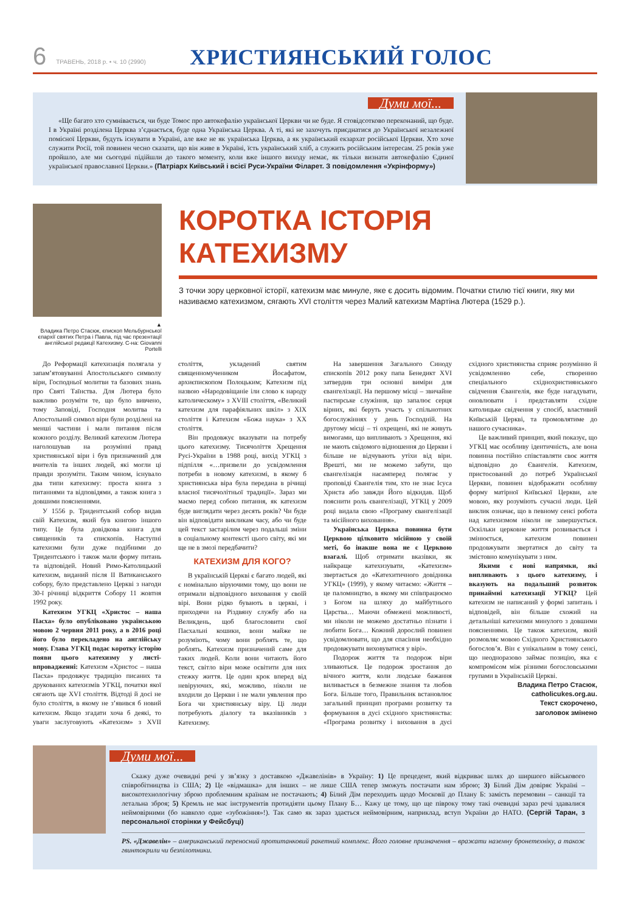6 ТРАВЕНЬ, 2018 р. • ч. 10 (2990) ХРИСТИЯНСЬКИЙ ГОЛОС
Думи мої...
«Ще багато хто сумнівається, чи буде Томос про автокефалію української Церкви чи не буде. Я стовідсотково переконаний, що буде. І в Україні розділена Церква з’єднається, буде одна Українська Церква. А ті, які не захочуть приєднатися до Української незалежної помісної Церкви, будуть існувати в Україні, але вже не як українська Церква, а як український екзархат російської Церкви. Хто хоче служити Росії, той повинен чесно сказати, що він живе в Україні, їсть український хліб, а служить російським інтересам. 25 років уже пройшло, але ми сьогодні підійшли до такого моменту, коли вже іншого виходу немає, як тільки визнати автокефалію Єдиної української православної Церкви.» (Патріарх Київський і всієї Руси-України Філарет. З повідомлення «Укрінформу»)
▲
Владика Петро Стасюк, єпископ Мельбурнської єпархії святих Петра і Павла, під час презентації англійської редакції Катехизму. С-на: Giovanni Portelli
КОРОТКА ІСТОРІЯ КАТЕХИЗМУ
З точки зору церковної історії, катехизм має минуле, яке є досить відомим. Початки стилю тієї книги, яку ми називаємо катехизмом, сягають XVI століття через Малий катехизм Мартіна Лютера (1529 р.).
До Реформації катехизація полягала у запам’ятовуванні Апостольського символу віри, Господньої молитви та базових знань про Святі Таїнства. Для Лютера було важливо розуміти те, що було вивчено, тому Заповіді, Господня молитва та Апостольний символ віри були розділені на менші частини і мали питання після кожного розділу. Великий катехизм Лютера наголошував на розумінні правд християнської віри і був призначений для вчителів та інших людей, які могли ці правди зрозуміти. Таким чином, існувало два типи катехизму: проста книга з питаннями та відповідями, а також книга з довшими поясненнями.
У 1556 р. Тридентський собор видав свій Катехизм, який був книгою іншого типу. Це була довідкова книга для священиків та єпископів. Наступні катехизми були дуже подібними до Тридентського і також мали форму питань та відповідей. Новий Римо-Католицький катехизм, виданий після II Ватиканського собору, було представлено Церкві з нагоди 30-ї річниці відкриття Собору 11 жовтня 1992 року.
Катехизм УГКЦ «Христос – наша Пасха» було опубліковано українською мовою 2 червня 2011 року, а в 2016 році його було перекладено на англійську мову. Глава УГКЦ подає коротку історію появи цього катехизму у листі-впровадженні: Катехизм «Христос – наша Пасха» продовжує традицію писаних та друкованих катехизмів УГКЦ, початки якої сягають ще XVI століття. Відтоді й досі не було століття, в якому не з’явився б новий катехизм. Якщо згадати хоча б деякі, то уваги заслуговують «Катехизм» з XVII століття, укладений святим священномучеником Йосафатом, архиєпископом Полоцьким; Катехизм під назвою «Народовіщаніе іли слово к народу католическому» з XVIII століття, «Великий катехизм для парафіяльних шкіл» з XIX століття і Катехизм «Божа наука» з XX століття.
Він продовжує вказувати на потребу цього катехизму. Тисячоліття Хрещення Русі-України в 1988 році, вихід УГКЦ з підпілля «…призвели до усвідомлення потреби в новому катехизмі, в якому б християнська віра була передана в річищі власної тисячолітньої традиції». Зараз ми маємо перед собою питання, як катехизм буде виглядати через десять років? Чи буде він відповідати викликам часу, або чи буде цей текст застарілим через подальші зміни в соціальному контексті цього світу, які ми ще не в змозі передбачити?
КАТЕХИЗМ ДЛЯ КОГО?
В українській Церкві є багато людей, які є номінально віруючими тому, що вони не отримали відповідного виховання у своїй вірі. Вони рідко бувають в церкві, і приходячи на Різдвяну службу або на Великдень, щоб благословити свої Пасхальні кошики, вони майже не розуміють, чому вони роблять те, що роблять. Катехизм призначений саме для таких людей. Коли вони читають його текст, світло віри може освітити для них стежку життя. Це один крок вперед від невіруючих, які, можливо, ніколи не входили до Церкви і не мали уявлення про Бога чи християнську віру. Ці люди потребують діалогу та вказівників з Катехизму.
На завершення Загального Синоду єпископів 2012 року папа Бенедикт XVI затвердив три основні виміри для євангелізації. На першому місці – звичайне пастирське служіння, що запалює серця вірних, які беруть участь у спільнотних богослужіннях у день Господній. На другому місці – ті охрещені, які не живуть вимогами, що випливають з Хрещення, які не мають свідомого відношення до Церкви і більше не відчувають утіхи від віри. Врешті, ми не можемо забути, що євангелізація насамперед полягає у проповіді Євангелія тим, хто не знає Ісуса Христа або завжди Його відкидав. Щоб пояснити роль євангелізації, УГКЦ у 2009 році видала свою «Програму євангелізації та місійного виховання».
Українська Церква повинна бути Церквою цілковито місійною у своїй меті, бо інакше вона не є Церквою взагалі. Щоб отримати вказівки, як найкраще катехизувати, «Катехизм» звертається до «Катехитичного довідника УГКЦ» (1999), у якому читаємо: «Життя – це паломництво, в якому ми співпрацюємо з Богом на шляху до майбутнього Царства… Маючи обмежені можливості, ми ніколи не можемо достатньо пізнати і любити Бога… Кожний дорослий повинен усвідомлювати, що для спасіння необхідно продовжувати виховуватися у вірі».
Подорож життя та подорож віри зливаються. Це подорож зростання до вічного життя, коли людське бажання виливається в безмежне знання та любов Бога. Більше того, Правильник встановлює загальний принцип програми розвитку та формування в дусі східного християнства: «Програма розвитку і виховання в дусі східного християнства сприяє розумінню й усвідомленню себе, створенню спеціального східнохристиянського свідчення Євангелія, яке буде нагадувати, оновлювати і представляти східне католицьке свідчення у спосіб, властивий Київській Церкві, та промовлятиме до нашого сучасника».
Це важливий принцип, який показує, що УГКЦ має особливу ідентичність, але вона повинна постійно співставляти своє життя відповідно до Євангелія. Катехизм, пристосований до потреб Української Церкви, повинен відображати особливу форму матірної Київської Церкви, але мовою, яку розуміють сучасні люди. Цей виклик означає, що в певному сенсі робота над катехизмом ніколи не завершується. Оскільки церковне життя розвивається і змінюється, катехизм повинен продовжувати звертатися до світу та змістовно комунікувати з ним.
Якими є нові напрямки, які випливають з цього катехизму, і вказують на подальший розвиток принаймні катехизації УГКЦ? Цей катехизм не написаний у формі запитань і відповідей, він більше схожий на детальніші катехизми минулого з довшими поясненнями. Це також катехизм, який розмовляє мовою Східного Християнського богослов’я. Він є унікальним в тому сенсі, що неодноразово займає позицію, яка є компромісом між різними богословськими групами в Українській Церкві.
Владика Петро Стасюк,
catholicukes.org.au.
Текст скорочено,
заголовок змінено
Думи мої...
Скажу дуже очевидні речі у зв’язку з доставкою «Джавелінів» в Україну: 1) Це прецедент, який відкриває шлях до ширшого військового співробітництва із США; 2) Це «відмашка» для інших – не лише США тепер зможуть постачати нам зброю; 3) Білий Дім довіряє Україні – високотехнологічну зброю проблемним країнам не постачають; 4) Білий Дім переходить щодо Московії до Плану Б: замість перемовин – санкції та летальна зброя; 5) Кремль не має інструментів протидіяти цьому Плану Б… Кажу це тому, що ще півроку тому такі очевидні зараз речі здавалися неймовірними (бо навколо одне «зубожіння»!). Так само як зараз здається неймовірним, наприклад, вступ України до НАТО. (Сергій Таран, з персональної сторінки у Фейсбуці)
PS. «Джавелін» – американський переносний протитанковий ракетний комплекс. Його головне призначення – вражати наземну бронетехніку, а також гвинтокрили чи безпілотники.